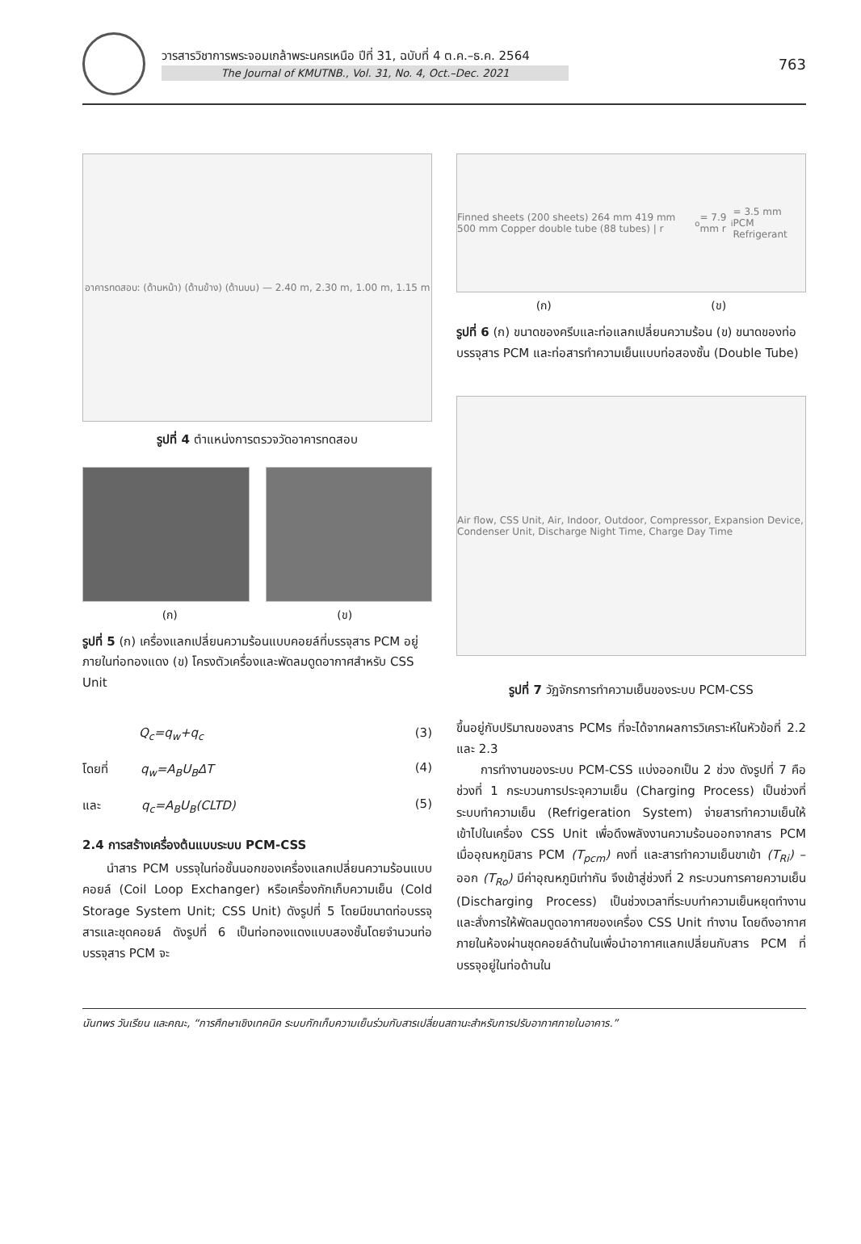วารสารวิชาการพระจอมเกล้าพระนครเหนือ ปีที่ 31, ฉบับที่ 4 ต.ค.–ธ.ค. 2564
The Journal of KMUTNB., Vol. 31, No. 4, Oct.–Dec. 2021
763
อาคารทดสอบ: (ด้านหน้า) (ด้านข้าง) (ด้านบน) — 2.40 m, 2.30 m, 1.00 m, 1.15 m
รูปที่ 4 ตำแหน่งการตรวจวัดอาคารทดสอบ
(ก) (ข)
รูปที่ 5 (ก) เครื่องแลกเปลี่ยนความร้อนแบบคอยล์ที่บรรจุสาร PCM อยู่ภายในท่อทองแดง (ข) โครงตัวเครื่องและพัดลมดูดอากาศสำหรับ CSS Unit
Q<sub>c</sub>=q<sub>w</sub>+q<sub>c</sub> (3)
โดยที่ q<sub>w</sub>=A<sub>B</sub>U<sub>B</sub>ΔT (4)
และ q<sub>c</sub>=A<sub>B</sub>U<sub>B</sub>(CLTD) (5)
2.4 การสร้างเครื่องต้นแบบระบบ PCM-CSS
  นำสาร PCM บรรจุในท่อชั้นนอกของเครื่องแลกเปลี่ยนความร้อนแบบคอยล์ (Coil Loop Exchanger) หรือเครื่องกักเก็บความเย็น (Cold Storage System Unit; CSS Unit) ดังรูปที่ 5 โดยมีขนาดท่อบรรจุสารและชุดคอยล์ ดังรูปที่ 6 เป็นท่อทองแดงแบบสองชั้นโดยจำนวนท่อบรรจุสาร PCM จะ
Finned sheets (200 sheets) 264 mm 419 mm 500 mm Copper double tube (88 tubes) | r<sub>o</sub>= 7.9 mm r<sub>i</sub>= 3.5 mm PCM Refrigerant
(ก) (ข)
รูปที่ 6 (ก) ขนาดของครีบและท่อแลกเปลี่ยนความร้อน (ข) ขนาดของท่อบรรจุสาร PCM และท่อสารทำความเย็นแบบท่อสองชั้น (Double Tube)
Air flow, CSS Unit, Air, Indoor, Outdoor, Compressor, Expansion Device, Condenser Unit, Discharge Night Time, Charge Day Time
รูปที่ 7 วัฏจักรการทำความเย็นของระบบ PCM-CSS
ขึ้นอยู่กับปริมาณของสาร PCMs ที่จะได้จากผลการวิเคราะห์ในหัวข้อที่ 2.2 และ 2.3
  การทำงานของระบบ PCM-CSS แบ่งออกเป็น 2 ช่วง ดังรูปที่ 7 คือ ช่วงที่ 1 กระบวนการประจุความเย็น (Charging Process) เป็นช่วงที่ระบบทำความเย็น (Refrigeration System) จ่ายสารทำความเย็นให้เข้าไปในเครื่อง CSS Unit เพื่อดึงพลังงานความร้อนออกจากสาร PCM เมื่ออุณหภูมิสาร PCM (T<sub>pcm</sub>) คงที่ และสารทำความเย็นขาเข้า (T<sub>Ri</sub>) – ออก (T<sub>Ro</sub>) มีค่าอุณหภูมิเท่ากัน จึงเข้าสู่ช่วงที่ 2 กระบวนการคายความเย็น (Discharging Process) เป็นช่วงเวลาที่ระบบทำความเย็นหยุดทำงาน และสั่งการให้พัดลมดูดอากาศของเครื่อง CSS Unit ทำงาน โดยดึงอากาศภายในห้องผ่านชุดคอยล์ด้านในเพื่อนำอากาศแลกเปลี่ยนกับสาร PCM ที่บรรจุอยู่ในท่อด้านใน
นันทพร วันเรียน และคณะ, “การศึกษาเชิงเทคนิค ระบบกักเก็บความเย็นร่วมกับสารเปลี่ยนสถานะสำหรับการปรับอากาศภายในอาคาร.”